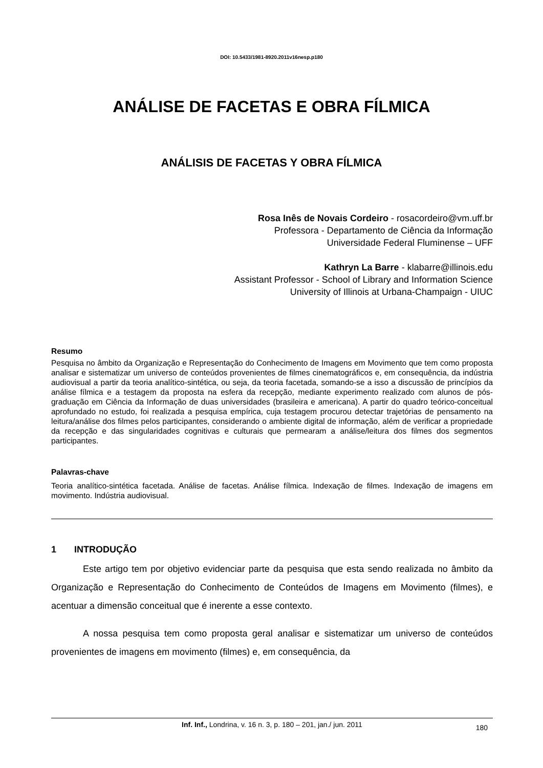DOI: 10.5433/1981-8920.2011v16nesp.p180
ANÁLISE DE FACETAS E OBRA FÍLMICA
ANÁLISIS DE FACETAS Y OBRA FÍLMICA
Rosa Inês de Novais Cordeiro - rosacordeiro@vm.uff.br
Professora - Departamento de Ciência da Informação
Universidade Federal Fluminense – UFF
Kathryn La Barre - klabarre@illinois.edu
Assistant Professor - School of Library and Information Science
University of Illinois at Urbana-Champaign - UIUC
Resumo
Pesquisa no âmbito da Organização e Representação do Conhecimento de Imagens em Movimento que tem como proposta analisar e sistematizar um universo de conteúdos provenientes de filmes cinematográficos e, em consequência, da indústria audiovisual a partir da teoria analítico-sintética, ou seja, da teoria facetada, somando-se a isso a discussão de princípios da análise fílmica e a testagem da proposta na esfera da recepção, mediante experimento realizado com alunos de pós-graduação em Ciência da Informação de duas universidades (brasileira e americana). A partir do quadro teórico-conceitual aprofundado no estudo, foi realizada a pesquisa empírica, cuja testagem procurou detectar trajetórias de pensamento na leitura/análise dos filmes pelos participantes, considerando o ambiente digital de informação, além de verificar a propriedade da recepção e das singularidades cognitivas e culturais que permearam a análise/leitura dos filmes dos segmentos participantes.
Palavras-chave
Teoria analítico-sintética facetada. Análise de facetas. Análise fílmica. Indexação de filmes. Indexação de imagens em movimento. Indústria audiovisual.
1 INTRODUÇÃO
Este artigo tem por objetivo evidenciar parte da pesquisa que esta sendo realizada no âmbito da Organização e Representação do Conhecimento de Conteúdos de Imagens em Movimento (filmes), e acentuar a dimensão conceitual que é inerente a esse contexto.
A nossa pesquisa tem como proposta geral analisar e sistematizar um universo de conteúdos provenientes de imagens em movimento (filmes) e, em consequência, da
Inf. Inf., Londrina, v. 16 n. 3, p. 180 – 201, jan./ jun. 2011 180